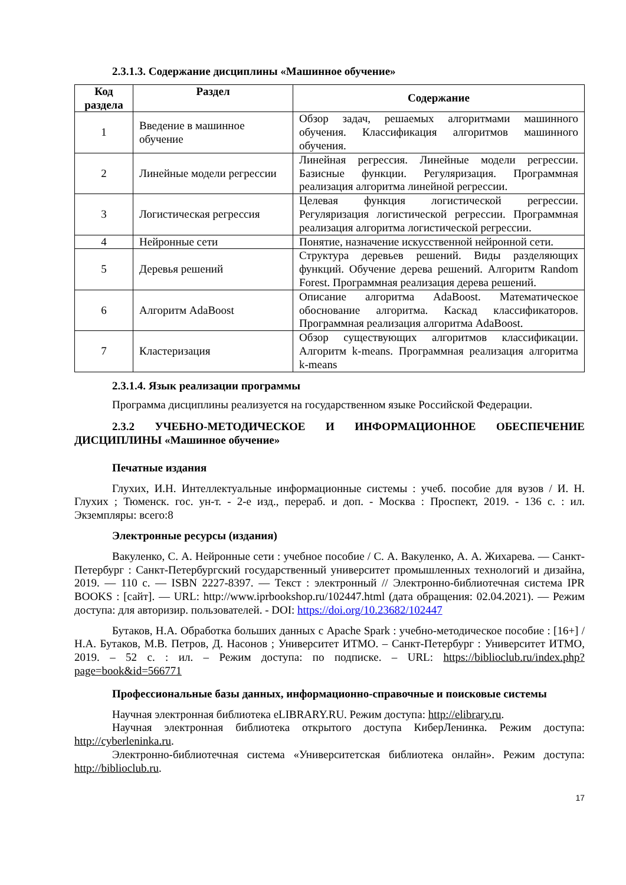2.3.1.3. Содержание дисциплины «Машинное обучение»
| Код раздела | Раздел | Содержание |
| --- | --- | --- |
| 1 | Введение в машинное обучение | Обзор задач, решаемых алгоритмами машинного обучения. Классификация алгоритмов машинного обучения. |
| 2 | Линейные модели регрессии | Линейная регрессия. Линейные модели регрессии. Базисные функции. Регуляризация. Программная реализация алгоритма линейной регрессии. |
| 3 | Логистическая регрессия | Целевая функция логистической регрессии. Регуляризация логистической регрессии. Программная реализация алгоритма логистической регрессии. |
| 4 | Нейронные сети | Понятие, назначение искусственной нейронной сети. |
| 5 | Деревья решений | Структура деревьев решений. Виды разделяющих функций. Обучение дерева решений. Алгоритм Random Forest. Программная реализация дерева решений. |
| 6 | Алгоритм AdaBoost | Описание алгоритма AdaBoost. Математическое обоснование алгоритма. Каскад классификаторов. Программная реализация алгоритма AdaBoost. |
| 7 | Кластеризация | Обзор существующих алгоритмов классификации. Алгоритм k-means. Программная реализация алгоритма k-means |
2.3.1.4. Язык реализации программы
Программа дисциплины реализуется на государственном языке Российской Федерации.
2.3.2 УЧЕБНО-МЕТОДИЧЕСКОЕ И ИНФОРМАЦИОННОЕ ОБЕСПЕЧЕНИЕ ДИСЦИПЛИНЫ «Машинное обучение»
Печатные издания
Глухих, И.Н. Интеллектуальные информационные системы : учеб. пособие для вузов / И. Н. Глухих ; Тюменск. гос. ун-т. - 2-е изд., перераб. и доп. - Москва : Проспект, 2019. - 136 с. : ил. Экземпляры: всего:8
Электронные ресурсы (издания)
Вакуленко, С. А. Нейронные сети : учебное пособие / С. А. Вакуленко, А. А. Жихарева. — Санкт-Петербург : Санкт-Петербургский государственный университет промышленных технологий и дизайна, 2019. — 110 с. — ISBN 2227-8397. — Текст : электронный // Электронно-библиотечная система IPR BOOKS : [сайт]. — URL: http://www.iprbookshop.ru/102447.html (дата обращения: 02.04.2021). — Режим доступа: для авторизир. пользователей. - DOI: https://doi.org/10.23682/102447
Бутаков, Н.А. Обработка больших данных с Apache Spark : учебно-методическое пособие : [16+] / Н.А. Бутаков, М.В. Петров, Д. Насонов ; Университет ИТМО. – Санкт-Петербург : Университет ИТМО, 2019. – 52 с. : ил. – Режим доступа: по подписке. – URL: https://biblioclub.ru/index.php?page=book&id=566771
Профессиональные базы данных, информационно-справочные и поисковые системы
Научная электронная библиотека eLIBRARY.RU. Режим доступа: http://elibrary.ru.
Научная электронная библиотека открытого доступа КиберЛенинка. Режим доступа: http://cyberleninka.ru.
Электронно-библиотечная система «Университетская библиотека онлайн». Режим доступа: http://biblioclub.ru.
17